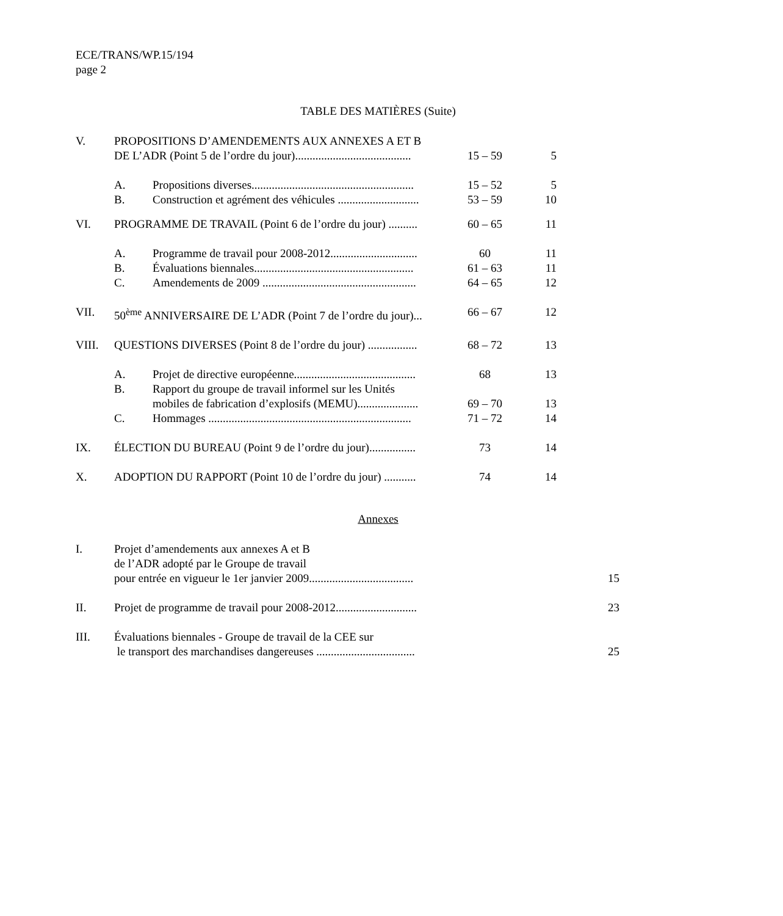ECE/TRANS/WP.15/194
page 2
TABLE DES MATIÈRES (Suite)
| V. | PROPOSITIONS D’AMENDEMENTS AUX ANNEXES A ET B DE L’ADR (Point 5 de l’ordre du jour)........................................ | | 15 – 59 | 5 |
| | A. | Propositions diverses........................................................ | 15 – 52 | 5 |
| | B. | Construction et agrément des véhicules ............................ | 53 – 59 | 10 |
| VI. | PROGRAMME DE TRAVAIL (Point 6 de l’ordre du jour) .......... | | 60 – 65 | 11 |
| | A. | Programme de travail pour 2008-2012.............................. | 60 | 11 |
| | B. | Évaluations biennales....................................................... | 61 – 63 | 11 |
| | C. | Amendements de 2009 ..................................................... | 64 – 65 | 12 |
| VII. | 50<sup>ème</sup> ANNIVERSAIRE DE L’ADR (Point 7 de l’ordre du jour)... | | 66 – 67 | 12 |
| VIII. | QUESTIONS DIVERSES (Point 8 de l’ordre du jour) ................. | | 68 – 72 | 13 |
| | A. | Projet de directive européenne.......................................... | 68 | 13 |
| | B. | Rapport du groupe de travail informel sur les Unités mobiles de fabrication d’explosifs (MEMU)..................... | 69 – 70 | 13 |
| | C. | Hommages ...................................................................... | 71 – 72 | 14 |
| IX. | ÉLECTION DU BUREAU (Point 9 de l’ordre du jour)................ | | 73 | 14 |
| X. | ADOPTION DU RAPPORT (Point 10 de l’ordre du jour) ........... | | 74 | 14 |
Annexes
| I. | Projet d’amendements aux annexes A et B de l’ADR adopté par le Groupe de travail pour entrée en vigueur le 1er janvier 2009.................................... | | 15 |
| II. | Projet de programme de travail pour 2008-2012............................ | | 23 |
| III. | Évaluations biennales - Groupe de travail de la CEE sur le transport des marchandises dangereuses .................................. | | 25 |